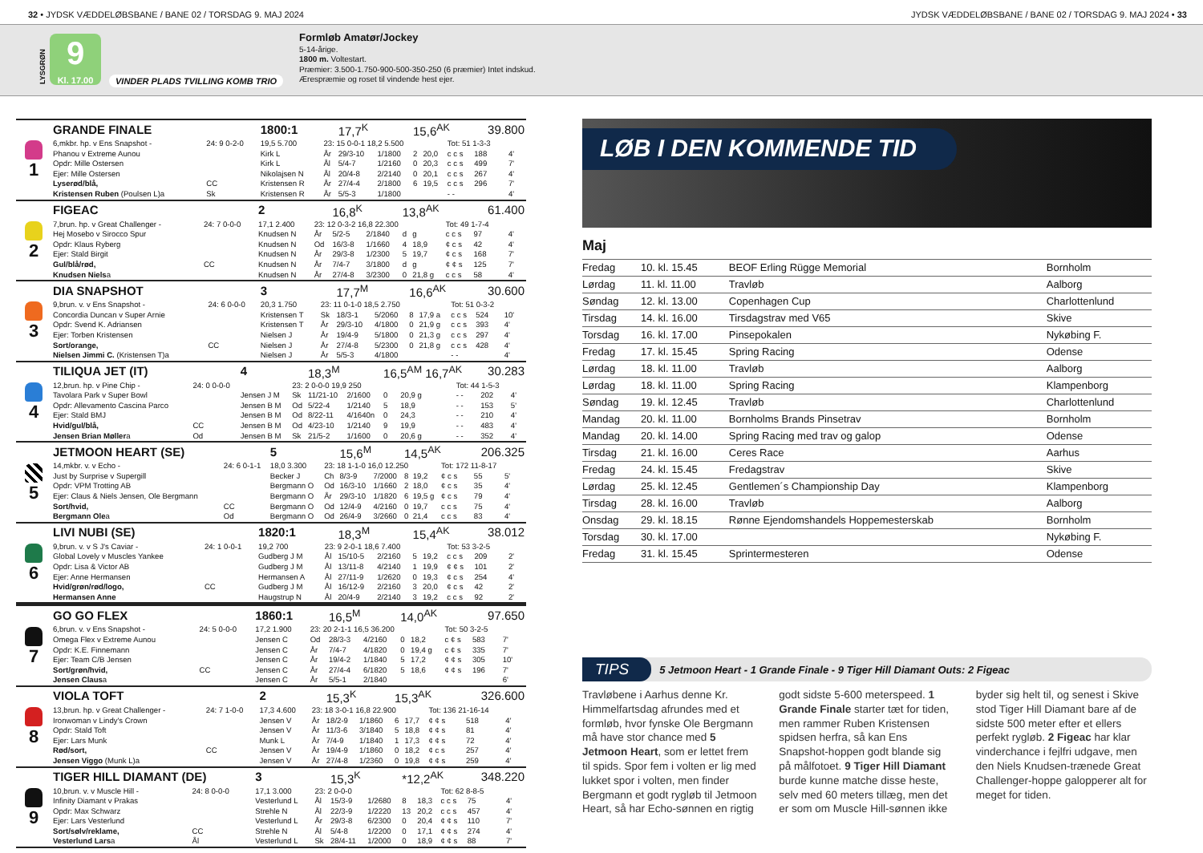32 • JYDSK VÆDDELØBSBANE / BANE 02 / TORSDAG 9. MAJ 2024
JYDSK VÆDDELØBSBANE / BANE 02 / TORSDAG 9. MAJ 2024 • 33
LYSGRØN
9
Kl. 17.00
VINDER PLADS TVILLING KOMB TRIO
Formløb Amatør/Jockey
5-14-årige.
1800 m. Voltestart.
Præmier: 3.500-1.750-900-500-350-250 (6 præmier) Intet indskud.
Ærespræmie og roset til vindende hest ejer.
| 1 | GRANDE FINALE | | 1800:1 | | 17,7<sup>K</sup> | | 15,6<sup>AK</sup> | | | 39.800 | |
| | 6,mkbr. hp. v Ens Snapshot - | 24: 9 0-2-0 | 19,5 5.700 | 23: 15 0-0-1 18,2 5.500 | | | | | Tot: 51 1-3-3 | | |
| | Phanou v Extreme Aunou | | Kirk L | År | 29/3-10 | 1/1800 | 2 | 20,0 | c c s | 188 | 4' |
| | Opdr: Mille Ostersen | | Kirk L | Ål | 5/4-7 | 1/2160 | 0 | 20,3 | c c s | 499 | 7' |
| | Ejer: Mille Ostersen | | Nikolajsen N | Ål | 20/4-8 | 2/2140 | 0 | 20,1 | c c s | 267 | 4' |
| | Lyserød/blå, | CC | Kristensen R | År | 27/4-4 | 2/1800 | 6 | 19,5 | c c s | 296 | 7' |
| | Kristensen Ruben (Poulsen L)a | Sk | Kristensen R | År | 5/5-3 | 1/1800 | | | - - | | 4' |
| 2 | FIGEAC | | 2 | | 16,8<sup>K</sup> | | 13,8<sup>AK</sup> | | | 61.400 | |
| | 7,brun. hp. v Great Challenger - | 24: 7 0-0-0 | 17,1 2.400 | 23: 12 0-3-2 16,8 22.300 | | | | | Tot: 49 1-7-4 | | |
| | Hej Mosebo v Sirocco Spur | | Knudsen N | År | 5/2-5 | 2/1840 | d | g | c c s | 97 | 4' |
| | Opdr: Klaus Ryberg | | Knudsen N | Od | 16/3-8 | 1/1660 | 4 | 18,9 | ¢ c s | 42 | 4' |
| | Ejer: Stald Birgit | | Knudsen N | År | 29/3-8 | 1/2300 | 5 | 19,7 | ¢ c s | 168 | 7' |
| | Gul/blå/rød, | CC | Knudsen N | År | 7/4-7 | 3/1800 | d | g | ¢ ¢ s | 125 | 7' |
| | Knudsen Niels a | | Knudsen N | År | 27/4-8 | 3/2300 | 0 | 21,8 g | c c s | 58 | 4' |
| 3 | DIA SNAPSHOT | | 3 | | 17,7<sup>M</sup> | | 16,6<sup>AK</sup> | | | 30.600 | |
| | 9,brun. v. v Ens Snapshot - | 24: 6 0-0-0 | 20,3 1.750 | 23: 11 0-1-0 18,5 2.750 | | | | | Tot: 51 0-3-2 | | |
| | Concordia Duncan v Super Arnie | | Kristensen T | Sk | 18/3-1 | 5/2060 | 8 | 17,9 a | c c s | 524 | 10' |
| | Opdr: Svend K. Adriansen | | Kristensen T | År | 29/3-10 | 4/1800 | 0 | 21,9 g | c c s | 393 | 4' |
| | Ejer: Torben Kristensen | | Nielsen J | År | 19/4-9 | 5/1800 | 0 | 21,3 g | c c s | 297 | 4' |
| | Sort/orange, | CC | Nielsen J | År | 27/4-8 | 5/2300 | 0 | 21,8 g | c c s | 428 | 4' |
| | Nielsen Jimmi C. (Kristensen T)a | | Nielsen J | År | 5/5-3 | 4/1800 | | | - - | | 4' |
| 4 | TILIQUA JET (IT) | | 4 | | 18,3<sup>M</sup> | | 16,5<sup>AM</sup> 16,7<sup>AK</sup> | | | 30.283 | |
| | 12,brun. hp. v Pine Chip - | 24: 0 0-0-0 | | 23: 2 0-0-0 19,9 250 | | | | | Tot: 44 1-5-3 | | |
| | Tavolara Park v Super Bowl | | Jensen J M | Sk | 11/21-10 | 2/1600 | 0 | 20,9 g | - - | 202 | 4' |
| | Opdr: Allevamento Cascina Parco | | Jensen B M | Od | 5/22-4 | 1/2140 | 5 | 18,9 | - - | 153 | 5' |
| | Ejer: Stald BMJ | | Jensen B M | Od | 8/22-11 | 4/1640n | 0 | 24,3 | - - | 210 | 4' |
| | Hvid/gul/blå, | CC | Jensen B M | Od | 4/23-10 | 1/2140 | 9 | 19,9 | - - | 483 | 4' |
| | Jensen Brian Møller a | Od | Jensen B M | Sk | 21/5-2 | 1/1600 | 0 | 20,6 g | - - | 352 | 4' |
| 5 | JETMOON HEART (SE) | | 5 | | 15,6<sup>M</sup> | | 14,5<sup>AK</sup> | | | 206.325 | |
| | 14,mkbr. v. v Echo - | 24: 6 0-1-1 | 18,0 3.300 | 23: 18 1-1-0 16,0 12.250 | | | | | Tot: 172 11-8-17 | | |
| | Just by Surprise v Supergill | | Becker J | Ch | 8/3-9 | 7/2000 | 8 | 19,2 | ¢ c s | 55 | 5' |
| | Opdr: VPM Trotting AB | | Bergmann O | Od | 16/3-10 | 1/1660 | 2 | 18,0 | ¢ c s | 35 | 4' |
| | Ejer: Claus & Niels Jensen, Ole Bergmann | | Bergmann O | År | 29/3-10 | 1/1820 | 6 | 19,5 g | ¢ c s | 79 | 4' |
| | Sort/hvid, | CC | Bergmann O | Od | 12/4-9 | 4/2160 | 0 | 19,7 | c c s | 75 | 4' |
| | Bergmann Ole a | Od | Bergmann O | Od | 26/4-9 | 3/2660 | 0 | 21,4 | c c s | 83 | 4' |
| 6 | LIVI NUBI (SE) | | 1820:1 | | 18,3<sup>M</sup> | | 15,4<sup>AK</sup> | | | 38.012 | |
| | 9,brun. v. v S J's Caviar - | 24: 1 0-0-1 | 19,2 700 | 23: 9 2-0-1 18,6 7.400 | | | | | Tot: 53 3-2-5 | | |
| | Global Lovely v Muscles Yankee | | Gudberg J M | Ål | 15/10-5 | 2/2160 | 5 | 19,2 | c c s | 209 | 2' |
| | Opdr: Lisa & Victor AB | | Gudberg J M | Ål | 13/11-8 | 4/2140 | 1 | 19,9 | ¢ ¢ s | 101 | 2' |
| | Ejer: Anne Hermansen | | Hermansen A | Ål | 27/11-9 | 1/2620 | 0 | 19,3 | ¢ c s | 254 | 4' |
| | Hvid/grøn/rød/logo, | CC | Gudberg J M | Ål | 16/12-9 | 2/2160 | 3 | 20,0 | ¢ c s | 42 | 2' |
| | Hermansen Anne | | Haugstrup N | Ål | 20/4-9 | 2/2140 | 3 | 19,2 | c c s | 92 | 2' |
| 7 | GO GO FLEX | | 1860:1 | | 16,5<sup>M</sup> | | 14,0<sup>AK</sup> | | | 97.650 | |
| | 6,brun. v. v Ens Snapshot - | 24: 5 0-0-0 | 17,2 1.900 | 23: 20 2-1-1 16,5 36.200 | | | | | Tot: 50 3-2-5 | | |
| | Omega Flex v Extreme Aunou | | Jensen C | Od | 28/3-3 | 4/2160 | 0 | 18,2 | c ¢ s | 583 | 7' |
| | Opdr: K.E. Finnemann | | Jensen C | År | 7/4-7 | 4/1820 | 0 | 19,4 g | c ¢ s | 335 | 7' |
| | Ejer: Team C/B Jensen | | Jensen C | År | 19/4-2 | 1/1840 | 5 | 17,2 | ¢ ¢ s | 305 | 10' |
| | Sort/grøn/hvid, | CC | Jensen C | År | 27/4-4 | 6/1820 | 5 | 18,6 | ¢ ¢ s | 196 | 7' |
| | Jensen Claus a | | Jensen C | År | 5/5-1 | 2/1840 | | | | | 6' |
| 8 | VIOLA TOFT | | 2 | | 15,3<sup>K</sup> | | 15,3<sup>AK</sup> | | | 326.600 | |
| | 13,brun. hp. v Great Challenger - | 24: 7 1-0-0 | 17,3 4.600 | 23: 18 3-0-1 16,8 22.900 | | | | | Tot: 136 21-16-14 | | |
| | Ironwoman v Lindy's Crown | | Jensen V | År | 18/2-9 | 1/1860 | 6 | 17,7 | ¢ ¢ s | 518 | 4' |
| | Opdr: Stald Toft | | Jensen V | År | 11/3-6 | 3/1840 | 5 | 18,8 | ¢ ¢ s | 81 | 4' |
| | Ejer: Lars Munk | | Munk L | År | 7/4-9 | 1/1840 | 1 | 17,3 | ¢ ¢ s | 72 | 4' |
| | Rød/sort, | CC | Jensen V | År | 19/4-9 | 1/1860 | 0 | 18,2 | ¢ c s | 257 | 4' |
| | Jensen Viggo (Munk L)a | | Jensen V | År | 27/4-8 | 1/2360 | 0 | 19,8 | ¢ ¢ s | 259 | 4' |
| 9 | TIGER HILL DIAMANT (DE) | | 3 | | 15,3<sup>K</sup> | | *12,2<sup>AK</sup> | | | 348.220 | |
| | 10,brun. v. v Muscle Hill - | 24: 8 0-0-0 | 17,1 3.000 | 23: 2 0-0-0 | | | | | Tot: 62 8-8-5 | | |
| | Infinity Diamant v Prakas | | Vesterlund L | Ål | 15/3-9 | 1/2680 | 8 | 18,3 | c c s | 75 | 4' |
| | Opdr: Max Schwarz | | Strehle N | Ål | 22/3-9 | 1/2220 | 13 | 20,2 | c c s | 457 | 4' |
| | Ejer: Lars Vesterlund | | Vesterlund L | År | 29/3-8 | 6/2300 | 0 | 20,4 | ¢ ¢ s | 110 | 7' |
| | Sort/sølv/reklame, | CC | Strehle N | Ål | 5/4-8 | 1/2200 | 0 | 17,1 | ¢ ¢ s | 274 | 4' |
| | Vesterlund Lars a | Ål | Vesterlund L | Sk | 28/4-11 | 1/2000 | 0 | 18,9 | ¢ ¢ s | 88 | 7' |
LØB I DEN KOMMENDE TID
Maj
| Fredag | 10. kl. 15.45 | BEOF Erling Rügge Memorial | Bornholm |
| Lørdag | 11. kl. 11.00 | Travløb | Aalborg |
| Søndag | 12. kl. 13.00 | Copenhagen Cup | Charlottenlund |
| Tirsdag | 14. kl. 16.00 | Tirsdagstrav med V65 | Skive |
| Torsdag | 16. kl. 17.00 | Pinsepokalen | Nykøbing F. |
| Fredag | 17. kl. 15.45 | Spring Racing | Odense |
| Lørdag | 18. kl. 11.00 | Travløb | Aalborg |
| Lørdag | 18. kl. 11.00 | Spring Racing | Klampenborg |
| Søndag | 19. kl. 12.45 | Travløb | Charlottenlund |
| Mandag | 20. kl. 11.00 | Bornholms Brands Pinsetrav | Bornholm |
| Mandag | 20. kl. 14.00 | Spring Racing med trav og galop | Odense |
| Tirsdag | 21. kl. 16.00 | Ceres Race | Aarhus |
| Fredag | 24. kl. 15.45 | Fredagstrav | Skive |
| Lørdag | 25. kl. 12.45 | Gentlemen´s Championship Day | Klampenborg |
| Tirsdag | 28. kl. 16.00 | Travløb | Aalborg |
| Onsdag | 29. kl. 18.15 | Rønne Ejendomshandels Hoppemesterskab | Bornholm |
| Torsdag | 30. kl. 17.00 | | Nykøbing F. |
| Fredag | 31. kl. 15.45 | Sprintermesteren | Odense |
TIPS 5 Jetmoon Heart - 1 Grande Finale - 9 Tiger Hill Diamant Outs: 2 Figeac
Travløbene i Aarhus denne Kr. Himmelfartsdag afrundes med et formløb, hvor fynske Ole Bergmann må have stor chance med 5 Jetmoon Heart, som er lettet frem til spids. Spor fem i volten er lig med lukket spor i volten, men finder Bergmann et godt rygløb til Jetmoon Heart, så har Echo-sønnen en rigtig godt sidste 5-600 meterspeed. 1 Grande Finale starter tæt for tiden, men rammer Ruben Kristensen spidsen herfra, så kan Ens Snapshot-hoppen godt blande sig på målfotoet. 9 Tiger Hill Diamant burde kunne matche disse heste, selv med 60 meters tillæg, men det er som om Muscle Hill-sønnen ikke byder sig helt til, og senest i Skive stod Tiger Hill Diamant bare af de sidste 500 meter efter et ellers perfekt rygløb. 2 Figeac har klar vinderchance i fejlfri udgave, men den Niels Knudsen-trænede Great Challenger-hoppe galopperer alt for meget for tiden.